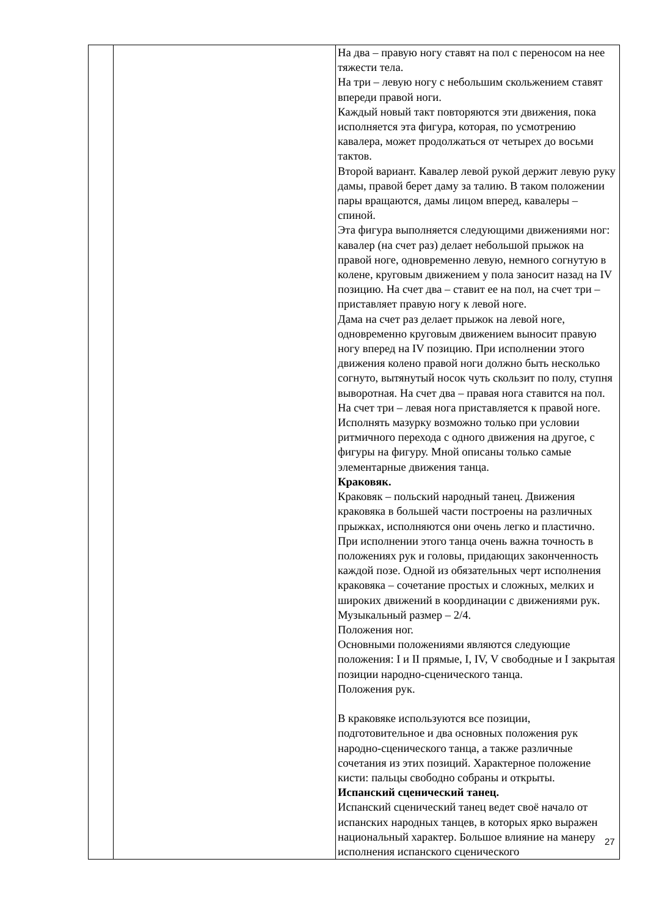| | | На два – правую ногу ставят на пол с переносом на нее тяжести тела. На три – левую ногу с небольшим скольжением ставят впереди правой ноги. Каждый новый такт повторяются эти движения, пока исполняется эта фигура, которая, по усмотрению кавалера, может продолжаться от четырех до восьми тактов. Второй вариант. Кавалер левой рукой держит левую руку дамы, правой берет даму за талию. В таком положении пары вращаются, дамы лицом вперед, кавалеры – спиной. Эта фигура выполняется следующими движениями ног: кавалер (на счет раз) делает небольшой прыжок на правой ноге, одновременно левую, немного согнутую в колене, круговым движением у пола заносит назад на IV позицию. На счет два – ставит ее на пол, на счет три – приставляет правую ногу к левой ноге. Дама на счет раз делает прыжок на левой ноге, одновременно круговым движением выносит правую ногу вперед на IV позицию. При исполнении этого движения колено правой ноги должно быть несколько согнуто, вытянутый носок чуть скользит по полу, ступня выворотная. На счет два – правая нога ставится на пол. На счет три – левая нога приставляется к правой ноге. Исполнять мазурку возможно только при условии ритмичного перехода с одного движения на другое, с фигуры на фигуру. Мной описаны только самые элементарные движения танца. Краковяк. Краковяк – польский народный танец. Движения краковяка в большей части построены на различных прыжках, исполняются они очень легко и пластично. При исполнении этого танца очень важна точность в положениях рук и головы, придающих законченность каждой позе. Одной из обязательных черт исполнения краковяка – сочетание простых и сложных, мелких и широких движений в координации с движениями рук. Музыкальный размер – 2/4. Положения ног. Основными положениями являются следующие положения: I и II прямые, I, IV, V свободные и I закрытая позиции народно-сценического танца. Положения рук. В краковяке используются все позиции, подготовительное и два основных положения рук народно-сценического танца, а также различные сочетания из этих позиций. Характерное положение кисти: пальцы свободно собраны и открыты. Испанский сценический танец. Испанский сценический танец ведет своё начало от испанских народных танцев, в которых ярко выражен национальный характер. Большое влияние на манеру исполнения испанского сценического |
27